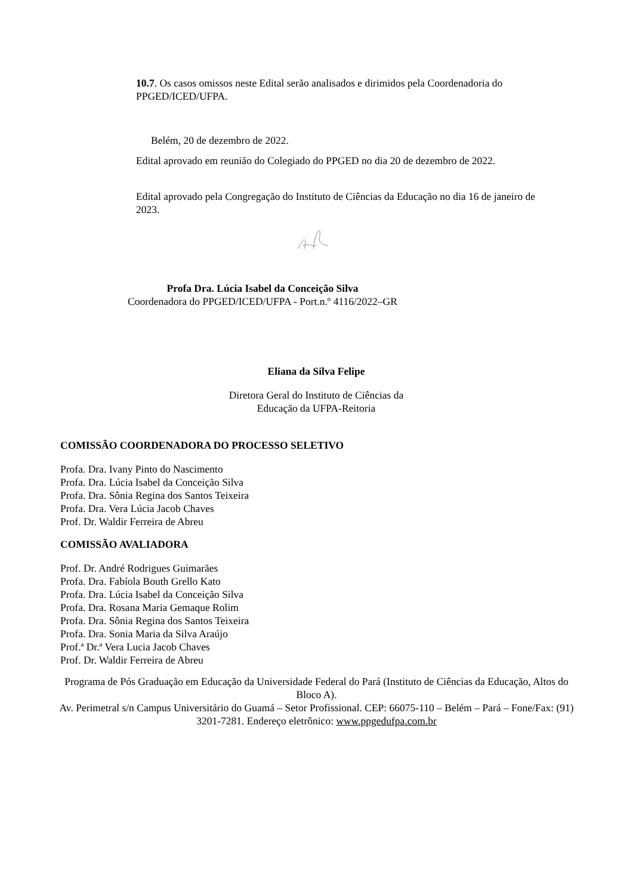10.7. Os casos omissos neste Edital serão analisados e dirimidos pela Coordenadoria do PPGED/ICED/UFPA.
Belém, 20 de dezembro de 2022.
Edital aprovado em reunião do Colegiado do PPGED no dia 20 de dezembro de 2022.
Edital aprovado pela Congregação do Instituto de Ciências da Educação no dia 16 de janeiro de 2023.
Profa Dra. Lúcia Isabel da Conceição Silva
Coordenadora do PPGED/ICED/UFPA - Port.n.º 4116/2022–GR
Eliana da Silva Felipe
Diretora Geral do Instituto de Ciências da
Educação da UFPA-Reitoria
COMISSÃO COORDENADORA DO PROCESSO SELETIVO
Profa. Dra. Ivany Pinto do Nascimento
Profa. Dra. Lúcia Isabel da Conceição Silva
Profa. Dra. Sônia Regina dos Santos Teixeira
Profa. Dra. Vera Lúcia Jacob Chaves
Prof. Dr. Waldir Ferreira de Abreu
COMISSÃO AVALIADORA
Prof. Dr. André Rodrigues Guimarães
Profa. Dra. Fabíola Bouth Grello Kato
Profa. Dra. Lúcia Isabel da Conceição Silva
Profa. Dra. Rosana Maria Gemaque Rolim
Profa. Dra. Sônia Regina dos Santos Teixeira
Profa. Dra. Sonia Maria da Silva Araújo
Prof.ª Dr.ª Vera Lucia Jacob Chaves
Prof. Dr. Waldir Ferreira de Abreu
Programa de Pós Graduação em Educação da Universidade Federal do Pará (Instituto de Ciências da Educação, Altos do Bloco A).
Av. Perimetral s/n Campus Universitário do Guamá – Setor Profissional. CEP: 66075-110 – Belém – Pará – Fone/Fax: (91) 3201-7281. Endereço eletrônico: www.ppgedufpa.com.br